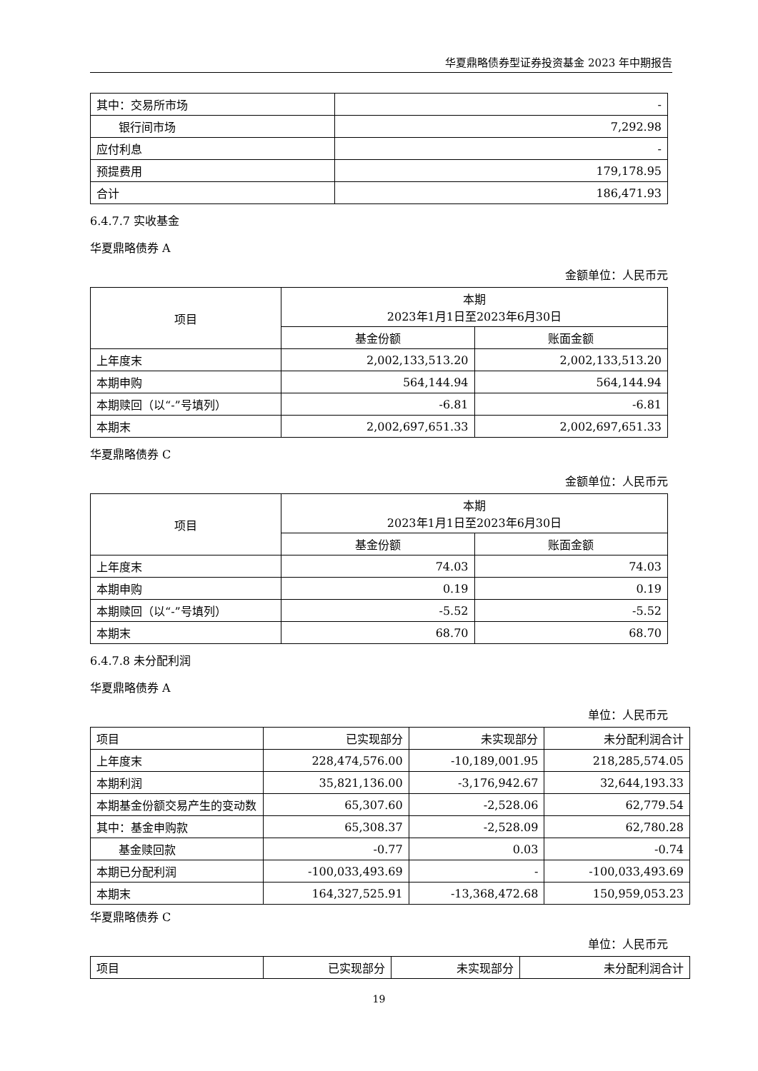华夏鼎略债券型证券投资基金 2023 年中期报告
| 其中：交易所市场 | - |
| 银行间市场 | 7,292.98 |
| 应付利息 | - |
| 预提费用 | 179,178.95 |
| 合计 | 186,471.93 |
6.4.7.7 实收基金
华夏鼎略债券 A
金额单位：人民币元
| 项目 | 本期 2023年1月1日至2023年6月30日 | |
| --- | --- | --- |
| | 基金份额 | 账面金额 |
| 上年度末 | 2,002,133,513.20 | 2,002,133,513.20 |
| 本期申购 | 564,144.94 | 564,144.94 |
| 本期赎回（以“-”号填列） | -6.81 | -6.81 |
| 本期末 | 2,002,697,651.33 | 2,002,697,651.33 |
华夏鼎略债券 C
金额单位：人民币元
| 项目 | 本期 2023年1月1日至2023年6月30日 | |
| --- | --- | --- |
| | 基金份额 | 账面金额 |
| 上年度末 | 74.03 | 74.03 |
| 本期申购 | 0.19 | 0.19 |
| 本期赎回（以“-”号填列） | -5.52 | -5.52 |
| 本期末 | 68.70 | 68.70 |
6.4.7.8 未分配利润
华夏鼎略债券 A
单位：人民币元
| 项目 | 已实现部分 | 未实现部分 | 未分配利润合计 |
| 上年度末 | 228,474,576.00 | -10,189,001.95 | 218,285,574.05 |
| 本期利润 | 35,821,136.00 | -3,176,942.67 | 32,644,193.33 |
| 本期基金份额交易产生的变动数 | 65,307.60 | -2,528.06 | 62,779.54 |
| 其中：基金申购款 | 65,308.37 | -2,528.09 | 62,780.28 |
| 基金赎回款 | -0.77 | 0.03 | -0.74 |
| 本期已分配利润 | -100,033,493.69 | - | -100,033,493.69 |
| 本期末 | 164,327,525.91 | -13,368,472.68 | 150,959,053.23 |
华夏鼎略债券 C
单位：人民币元
| 项目 | 已实现部分 | 未实现部分 | 未分配利润合计 |
19